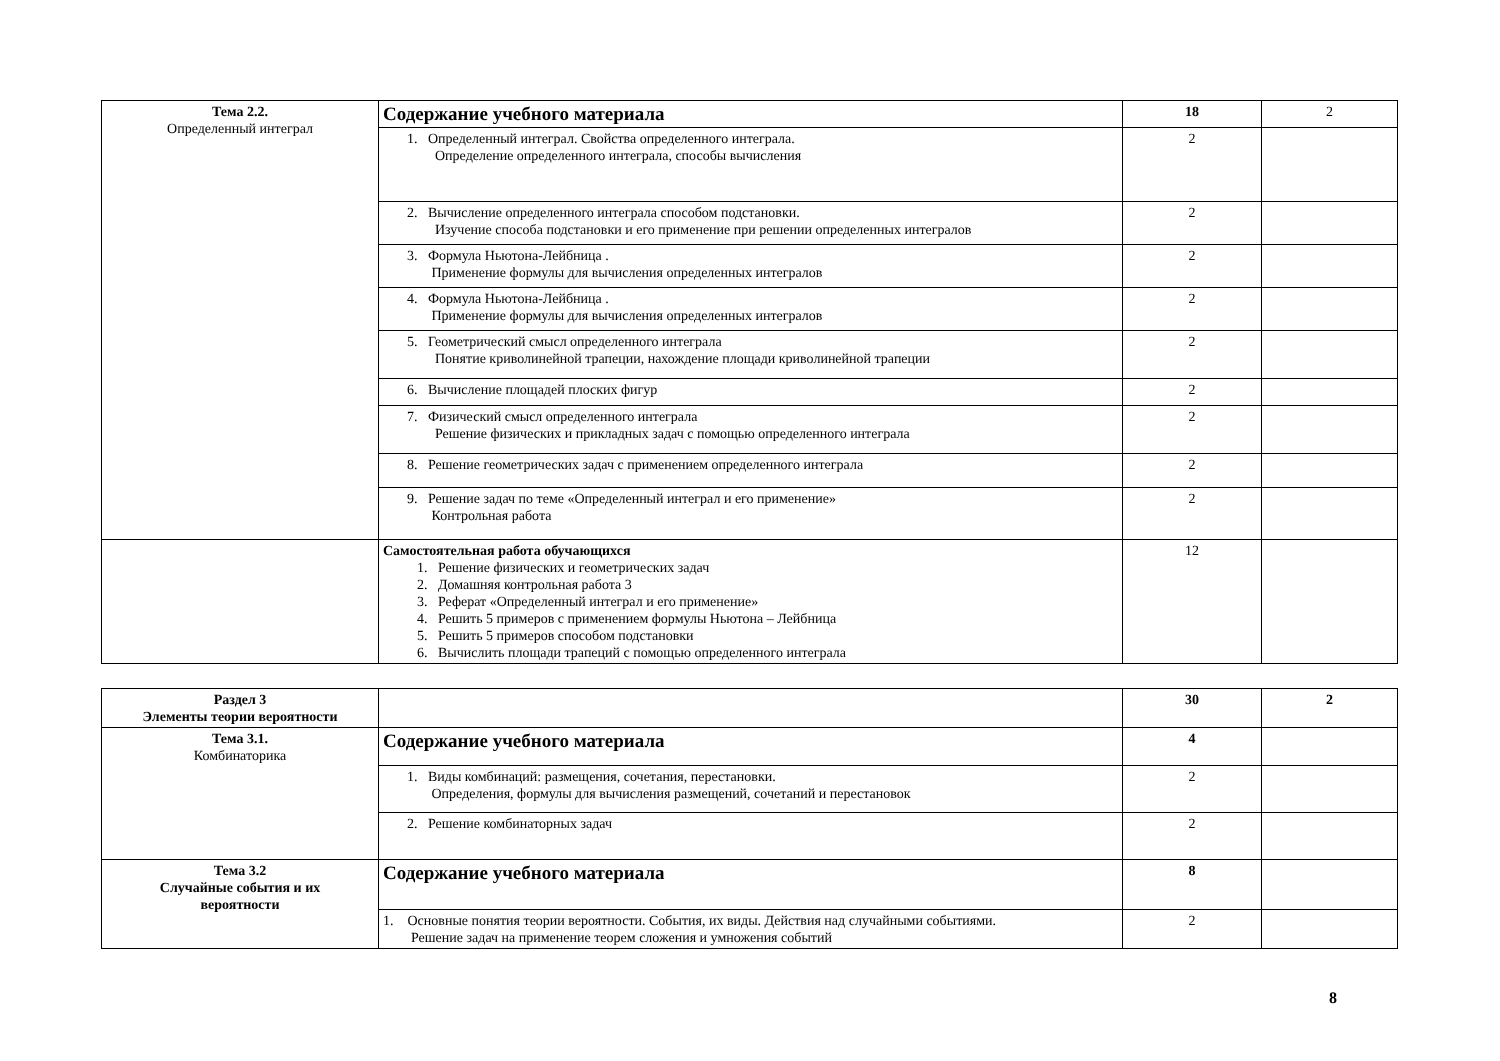| Тема 2.2. Определенный интеграл | Содержание учебного материала | 18 | 2 |
| | 1. Определенный интеграл. Свойства определенного интеграла. Определение определенного интеграла, способы вычисления | 2 | |
| | 2. Вычисление определенного интеграла способом подстановки. Изучение способа подстановки и его применение при решении определенных интегралов | 2 | |
| | 3. Формула Ньютона-Лейбница . Применение формулы для вычисления определенных интегралов | 2 | |
| | 4. Формула Ньютона-Лейбница . Применение формулы для вычисления определенных интегралов | 2 | |
| | 5. Геометрический смысл определенного интеграла Понятие криволинейной трапеции, нахождение площади криволинейной трапеции | 2 | |
| | 6. Вычисление площадей плоских фигур | 2 | |
| | 7. Физический смысл определенного интеграла Решение физических и прикладных задач с помощью определенного интеграла | 2 | |
| | 8. Решение геометрических задач с применением определенного интеграла | 2 | |
| | 9. Решение задач по теме «Определенный интеграл и его применение» Контрольная работа | 2 | |
| | Самостоятельная работа обучающихся 1. Решение физических и геометрических задач 2. Домашняя контрольная работа 3 3. Реферат «Определенный интеграл и его применение» 4. Решить 5 примеров с применением формулы Ньютона – Лейбница 5. Решить 5 примеров способом подстановки 6. Вычислить площади трапеций с помощью определенного интеграла | 12 | |
| Раздел 3 Элементы теории вероятности | | 30 | 2 |
| Тема 3.1. Комбинаторика | Содержание учебного материала | 4 | |
| | 1. Виды комбинаций: размещения, сочетания, перестановки. Определения, формулы для вычисления размещений, сочетаний и перестановок | 2 | |
| | 2. Решение комбинаторных задач | 2 | |
| Тема 3.2 Случайные события и их вероятности | Содержание учебного материала | 8 | |
| | 1. Основные понятия теории вероятности. События, их виды. Действия над случайными событиями. Решение задач на применение теорем сложения и умножения событий | 2 | |
8